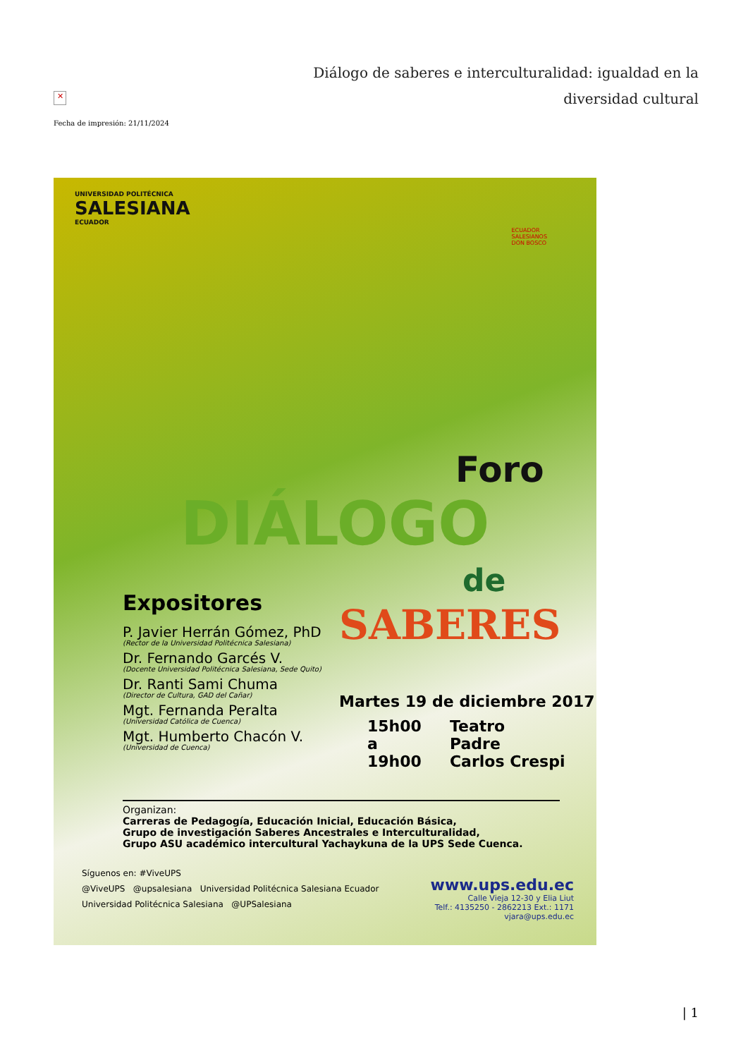✕
Fecha de impresión: 21/11/2024
Diálogo de saberes e interculturalidad: igualdad en la diversidad cultural
UNIVERSIDAD POLITÉCNICA
SALESIANA
ECUADOR
ECUADOR
SALESIANOS
DON BOSCO
Foro
DIÁLOGO
de
SABERES
Expositores
P. Javier Herrán Gómez, PhD
(Rector de la Universidad Politécnica Salesiana)
Dr. Fernando Garcés V.
(Docente Universidad Politécnica Salesiana, Sede Quito)
Dr. Ranti Sami Chuma
(Director de Cultura, GAD del Cañar)
Mgt. Fernanda Peralta
(Universidad Católica de Cuenca)
Mgt. Humberto Chacón V.
(Universidad de Cuenca)
Martes 19 de diciembre 2017
15h00
a
19h00
Teatro
Padre
Carlos Crespi
Organizan:
Carreras de Pedagogía, Educación Inicial, Educación Básica,
Grupo de investigación Saberes Ancestrales e Interculturalidad,
Grupo ASU académico intercultural Yachaykuna de la UPS Sede Cuenca.
Síguenos en: #ViveUPS
@ViveUPS @upsalesiana Universidad Politécnica Salesiana Ecuador
Universidad Politécnica Salesiana @UPSalesiana
www.ups.edu.ec
Calle Vieja 12-30 y Elia Liut
Telf.: 4135250 - 2862213 Ext.: 1171
vjara@ups.edu.ec
| 1